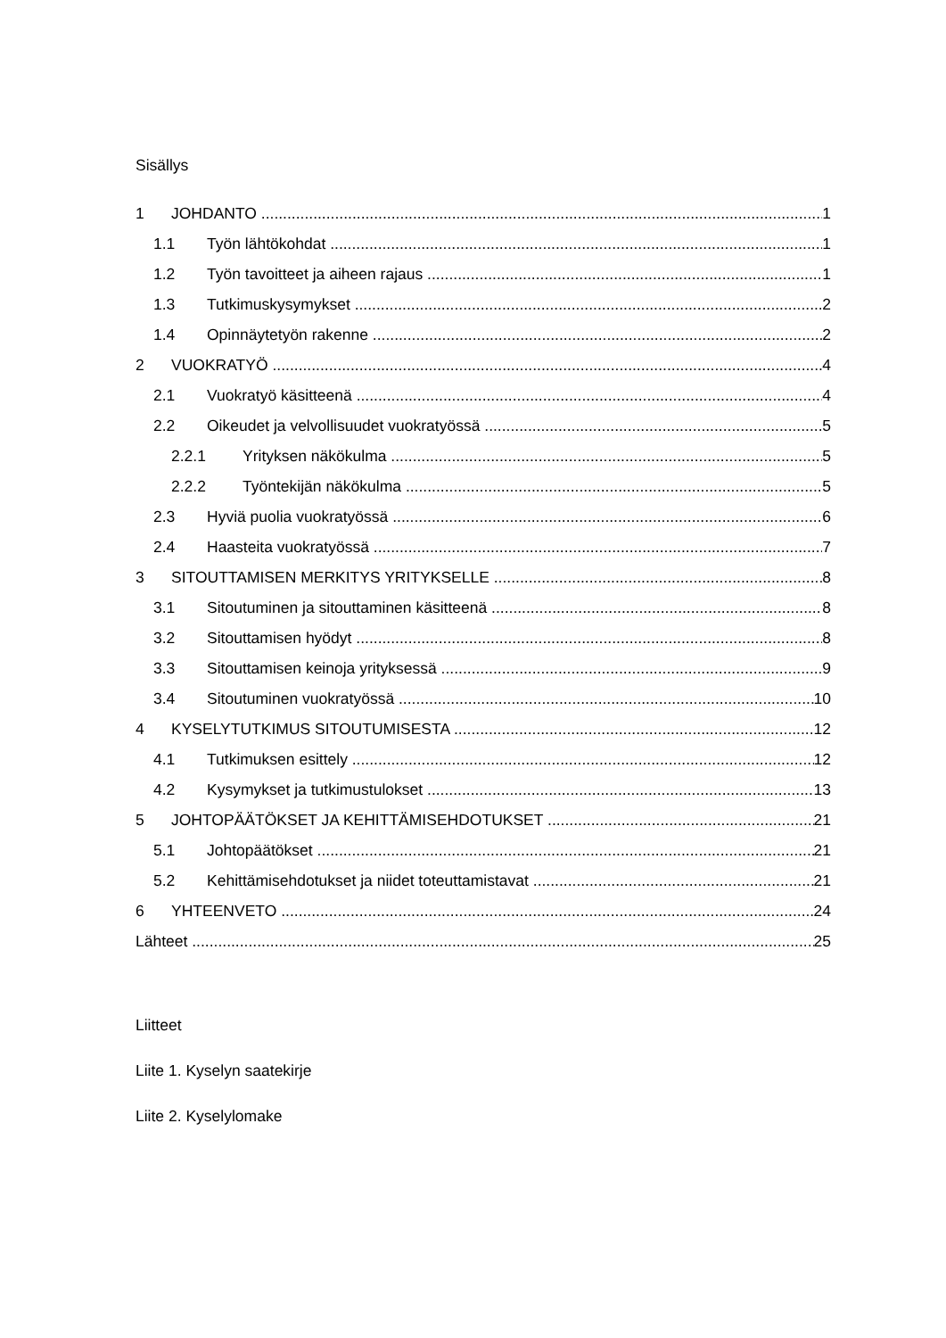Sisällys
1 JOHDANTO 1
1.1 Työn lähtökohdat 1
1.2 Työn tavoitteet ja aiheen rajaus 1
1.3 Tutkimuskysymykset 2
1.4 Opinnäytetyön rakenne 2
2 VUOKRATYÖ 4
2.1 Vuokratyö käsitteenä 4
2.2 Oikeudet ja velvollisuudet vuokratyössä 5
2.2.1 Yrityksen näkökulma 5
2.2.2 Työntekijän näkökulma 5
2.3 Hyviä puolia vuokratyössä 6
2.4 Haasteita vuokratyössä 7
3 SITOUTTAMISEN MERKITYS YRITYKSELLE 8
3.1 Sitoutuminen ja sitouttaminen käsitteenä 8
3.2 Sitouttamisen hyödyt 8
3.3 Sitouttamisen keinoja yrityksessä 9
3.4 Sitoutuminen vuokratyössä 10
4 KYSELYTUTKIMUS SITOUTUMISESTA 12
4.1 Tutkimuksen esittely 12
4.2 Kysymykset ja tutkimustulokset 13
5 JOHTOPÄÄTÖKSET JA KEHITTÄMISEHDOTUKSET 21
5.1 Johtopäätökset 21
5.2 Kehittämisehdotukset ja niidet toteuttamistavat 21
6 YHTEENVETO 24
Lähteet 25
Liitteet
Liite 1. Kyselyn saatekirje
Liite 2. Kyselylomake